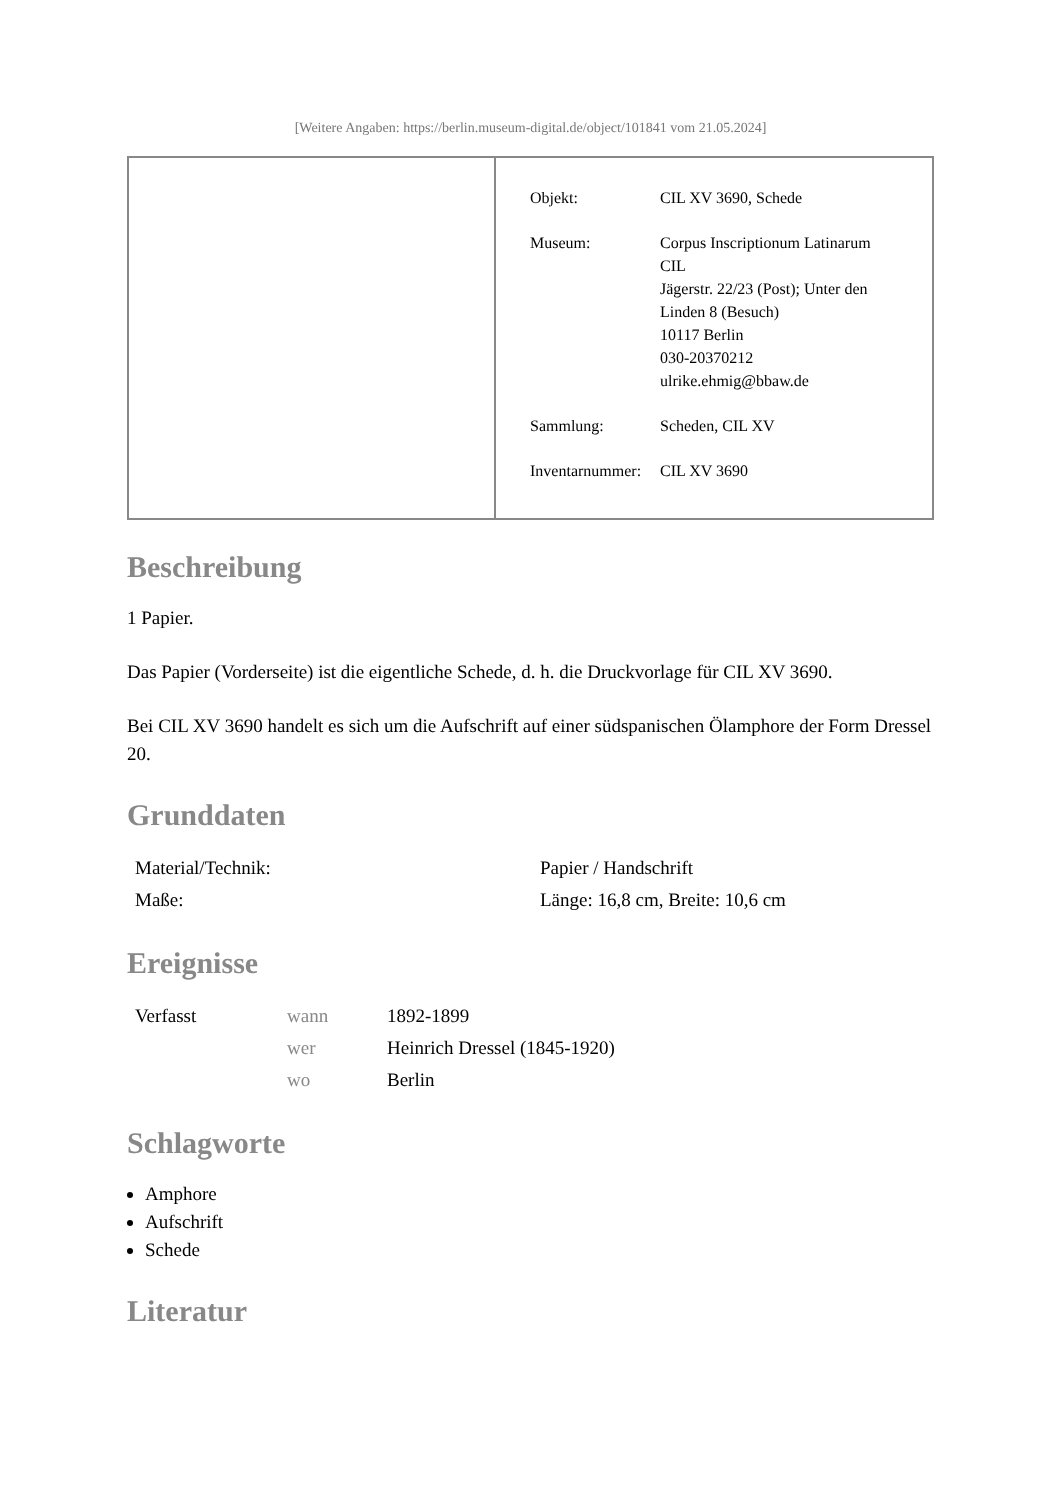[Weitere Angaben: https://berlin.museum-digital.de/object/101841 vom 21.05.2024]
| Objekt: | CIL XV 3690, Schede |
| Museum: | Corpus Inscriptionum Latinarum CIL Jägerstr. 22/23 (Post); Unter den Linden 8 (Besuch) 10117 Berlin 030-20370212 ulrike.ehmig@bbaw.de |
| Sammlung: | Scheden, CIL XV |
| Inventarnummer: | CIL XV 3690 |
Beschreibung
1 Papier.
Das Papier (Vorderseite) ist die eigentliche Schede, d. h. die Druckvorlage für CIL XV 3690.
Bei CIL XV 3690 handelt es sich um die Aufschrift auf einer südspanischen Ölamphore der Form Dressel 20.
Grunddaten
| Material/Technik: | Papier / Handschrift |
| Maße: | Länge: 16,8 cm, Breite: 10,6 cm |
Ereignisse
| Verfasst | wann | 1892-1899 |
| | wer | Heinrich Dressel (1845-1920) |
| | wo | Berlin |
Schlagworte
Amphore
Aufschrift
Schede
Literatur